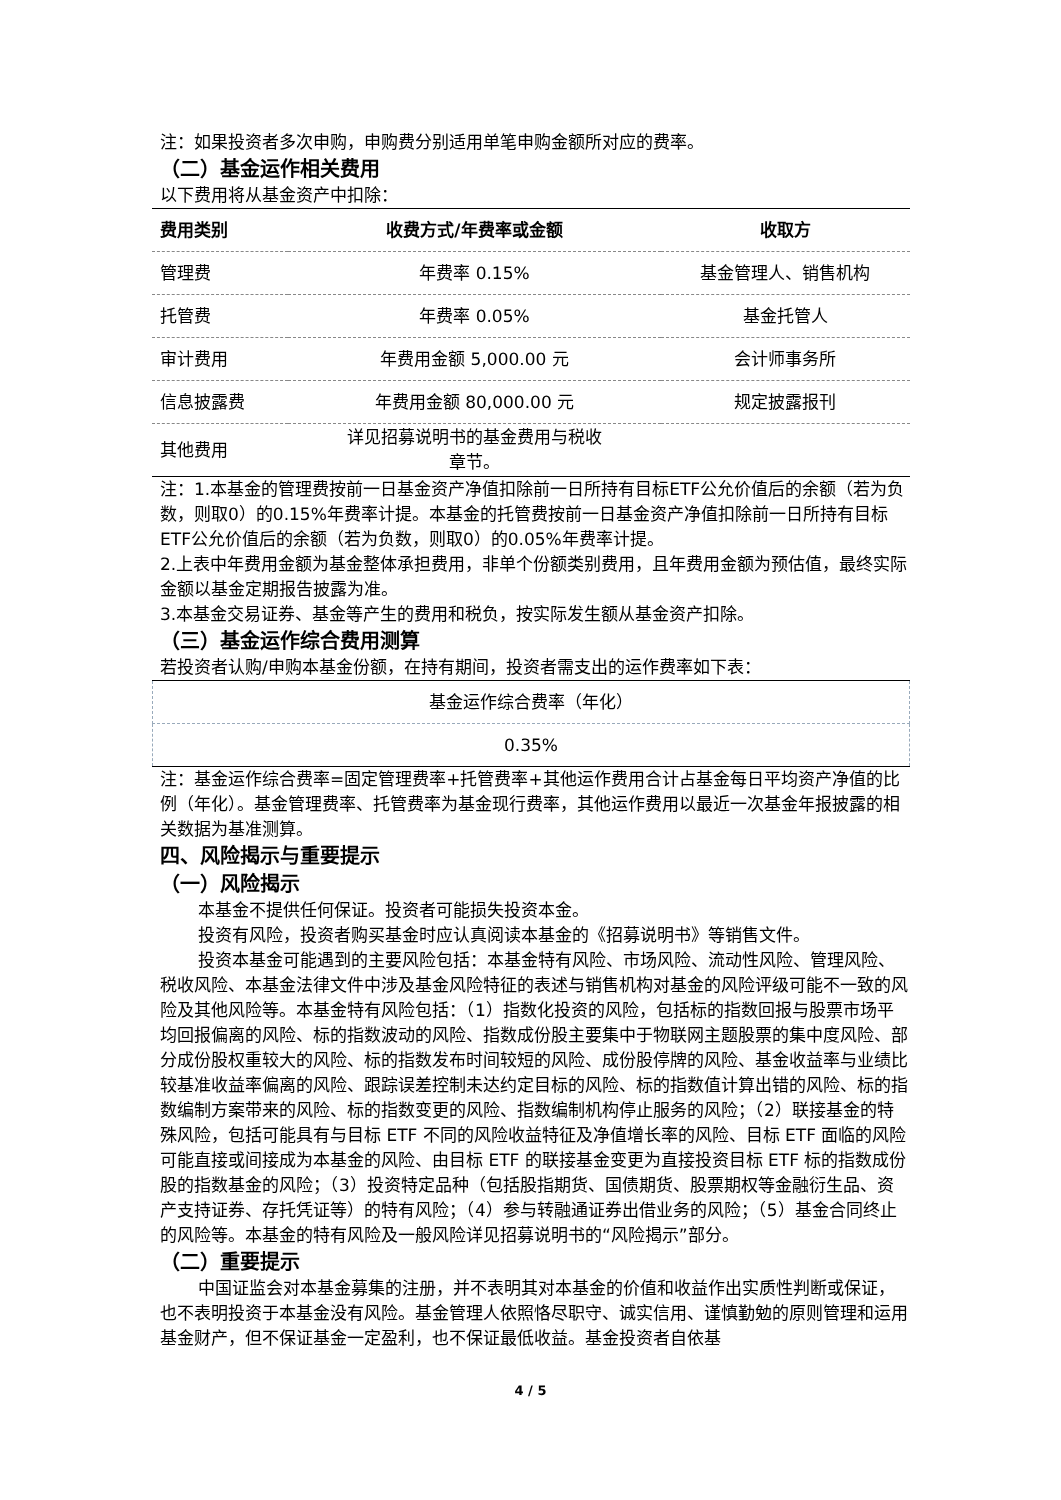注：如果投资者多次申购，申购费分别适用单笔申购金额所对应的费率。
（二）基金运作相关费用
以下费用将从基金资产中扣除：
| 费用类别 | 收费方式/年费率或金额 | 收取方 |
| --- | --- | --- |
| 管理费 | 年费率 0.15% | 基金管理人、销售机构 |
| 托管费 | 年费率 0.05% | 基金托管人 |
| 审计费用 | 年费用金额 5,000.00 元 | 会计师事务所 |
| 信息披露费 | 年费用金额 80,000.00 元 | 规定披露报刊 |
| 其他费用 | 详见招募说明书的基金费用与税收 章节。 | |
注：1.本基金的管理费按前一日基金资产净值扣除前一日所持有目标ETF公允价值后的余额（若为负数，则取0）的0.15%年费率计提。本基金的托管费按前一日基金资产净值扣除前一日所持有目标ETF公允价值后的余额（若为负数，则取0）的0.05%年费率计提。
2.上表中年费用金额为基金整体承担费用，非单个份额类别费用，且年费用金额为预估值，最终实际金额以基金定期报告披露为准。
3.本基金交易证券、基金等产生的费用和税负，按实际发生额从基金资产扣除。
（三）基金运作综合费用测算
若投资者认购/申购本基金份额，在持有期间，投资者需支出的运作费率如下表：
| 基金运作综合费率（年化） |
| 0.35% |
注：基金运作综合费率=固定管理费率+托管费率+其他运作费用合计占基金每日平均资产净值的比例（年化）。基金管理费率、托管费率为基金现行费率，其他运作费用以最近一次基金年报披露的相关数据为基准测算。
四、风险揭示与重要提示
（一）风险揭示
本基金不提供任何保证。投资者可能损失投资本金。
投资有风险，投资者购买基金时应认真阅读本基金的《招募说明书》等销售文件。
投资本基金可能遇到的主要风险包括：本基金特有风险、市场风险、流动性风险、管理风险、税收风险、本基金法律文件中涉及基金风险特征的表述与销售机构对基金的风险评级可能不一致的风险及其他风险等。本基金特有风险包括：（1）指数化投资的风险，包括标的指数回报与股票市场平均回报偏离的风险、标的指数波动的风险、指数成份股主要集中于物联网主题股票的集中度风险、部分成份股权重较大的风险、标的指数发布时间较短的风险、成份股停牌的风险、基金收益率与业绩比较基准收益率偏离的风险、跟踪误差控制未达约定目标的风险、标的指数值计算出错的风险、标的指数编制方案带来的风险、标的指数变更的风险、指数编制机构停止服务的风险；（2）联接基金的特殊风险，包括可能具有与目标 ETF 不同的风险收益特征及净值增长率的风险、目标 ETF 面临的风险可能直接或间接成为本基金的风险、由目标 ETF 的联接基金变更为直接投资目标 ETF 标的指数成份股的指数基金的风险；（3）投资特定品种（包括股指期货、国债期货、股票期权等金融衍生品、资产支持证券、存托凭证等）的特有风险；（4）参与转融通证券出借业务的风险；（5）基金合同终止的风险等。本基金的特有风险及一般风险详见招募说明书的“风险揭示”部分。
（二）重要提示
中国证监会对本基金募集的注册，并不表明其对本基金的价值和收益作出实质性判断或保证，也不表明投资于本基金没有风险。基金管理人依照恪尽职守、诚实信用、谨慎勤勉的原则管理和运用基金财产，但不保证基金一定盈利，也不保证最低收益。基金投资者自依基
4 / 5